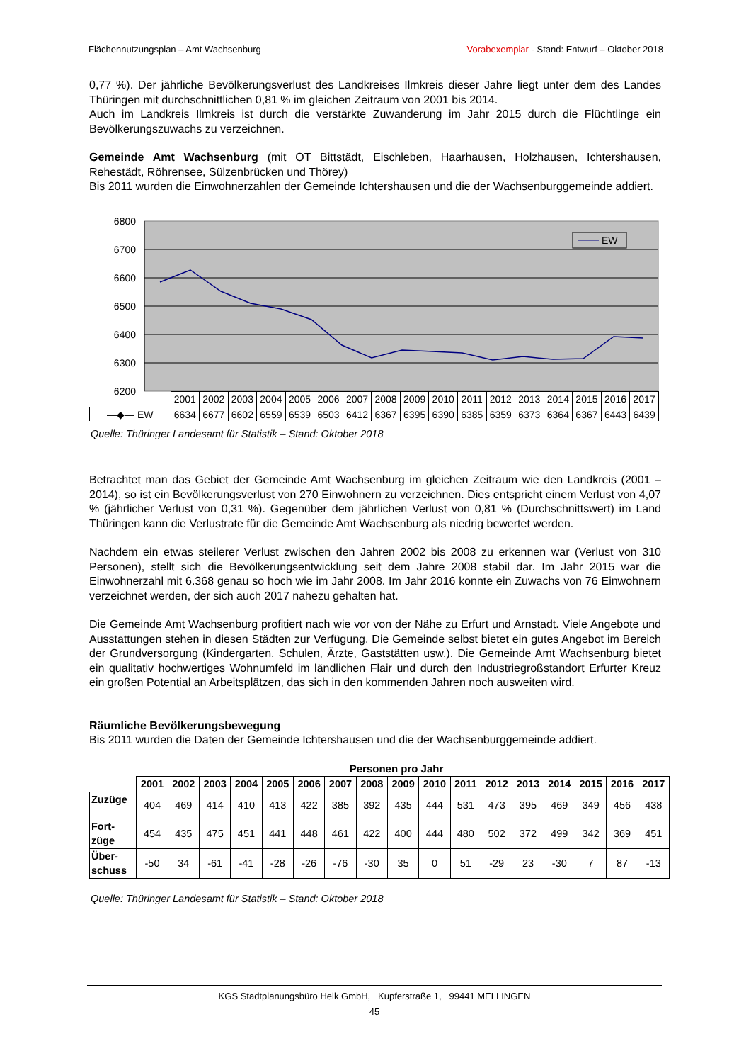Flächennutzungsplan – Amt Wachsenburg Vorabexemplar - Stand: Entwurf – Oktober 2018
0,77 %). Der jährliche Bevölkerungsverlust des Landkreises Ilmkreis dieser Jahre liegt unter dem des Landes Thüringen mit durchschnittlichen 0,81 % im gleichen Zeitraum von 2001 bis 2014.
Auch im Landkreis Ilmkreis ist durch die verstärkte Zuwanderung im Jahr 2015 durch die Flüchtlinge ein Bevölkerungszuwachs zu verzeichnen.
Gemeinde Amt Wachsenburg (mit OT Bittstädt, Eischleben, Haarhausen, Holzhausen, Ichtershausen, Rehestädt, Röhrensee, Sülzenbrücken und Thörey)
Bis 2011 wurden die Einwohnerzahlen der Gemeinde Ichtershausen und die der Wachsenburggemeinde addiert.
6800
6700
6600
6500
6400
6300
6200
EW
| | 2001 | 2002 | 2003 | 2004 | 2005 | 2006 | 2007 | 2008 | 2009 | 2010 | 2011 | 2012 | 2013 | 2014 | 2015 | 2016 | 2017 |
| —◆— EW | 6634 | 6677 | 6602 | 6559 | 6539 | 6503 | 6412 | 6367 | 6395 | 6390 | 6385 | 6359 | 6373 | 6364 | 6367 | 6443 | 6439 |
Quelle: Thüringer Landesamt für Statistik – Stand: Oktober 2018
Betrachtet man das Gebiet der Gemeinde Amt Wachsenburg im gleichen Zeitraum wie den Landkreis (2001 – 2014), so ist ein Bevölkerungsverlust von 270 Einwohnern zu verzeichnen. Dies entspricht einem Verlust von 4,07 % (jährlicher Verlust von 0,31 %). Gegenüber dem jährlichen Verlust von 0,81 % (Durchschnittswert) im Land Thüringen kann die Verlustrate für die Gemeinde Amt Wachsenburg als niedrig bewertet werden.
Nachdem ein etwas steilerer Verlust zwischen den Jahren 2002 bis 2008 zu erkennen war (Verlust von 310 Personen), stellt sich die Bevölkerungsentwicklung seit dem Jahre 2008 stabil dar. Im Jahr 2015 war die Einwohnerzahl mit 6.368 genau so hoch wie im Jahr 2008. Im Jahr 2016 konnte ein Zuwachs von 76 Einwohnern verzeichnet werden, der sich auch 2017 nahezu gehalten hat.
Die Gemeinde Amt Wachsenburg profitiert nach wie vor von der Nähe zu Erfurt und Arnstadt. Viele Angebote und Ausstattungen stehen in diesen Städten zur Verfügung. Die Gemeinde selbst bietet ein gutes Angebot im Bereich der Grundversorgung (Kindergarten, Schulen, Ärzte, Gaststätten usw.). Die Gemeinde Amt Wachsenburg bietet ein qualitativ hochwertiges Wohnumfeld im ländlichen Flair und durch den Industriegroßstandort Erfurter Kreuz ein großen Potential an Arbeitsplätzen, das sich in den kommenden Jahren noch ausweiten wird.
Räumliche Bevölkerungsbewegung
Bis 2011 wurden die Daten der Gemeinde Ichtershausen und die der Wachsenburggemeinde addiert.
Personen pro Jahr
| | 2001 | 2002 | 2003 | 2004 | 2005 | 2006 | 2007 | 2008 | 2009 | 2010 | 2011 | 2012 | 2013 | 2014 | 2015 | 2016 | 2017 |
| --- | --- | --- | --- | --- | --- | --- | --- | --- | --- | --- | --- | --- | --- | --- | --- | --- | --- |
| Zuzüge | 404 | 469 | 414 | 410 | 413 | 422 | 385 | 392 | 435 | 444 | 531 | 473 | 395 | 469 | 349 | 456 | 438 |
| Fort- züge | 454 | 435 | 475 | 451 | 441 | 448 | 461 | 422 | 400 | 444 | 480 | 502 | 372 | 499 | 342 | 369 | 451 |
| Über- schuss | -50 | 34 | -61 | -41 | -28 | -26 | -76 | -30 | 35 | 0 | 51 | -29 | 23 | -30 | 7 | 87 | -13 |
Quelle: Thüringer Landesamt für Statistik – Stand: Oktober 2018
KGS Stadtplanungsbüro Helk GmbH, Kupferstraße 1, 99441 MELLINGEN
45